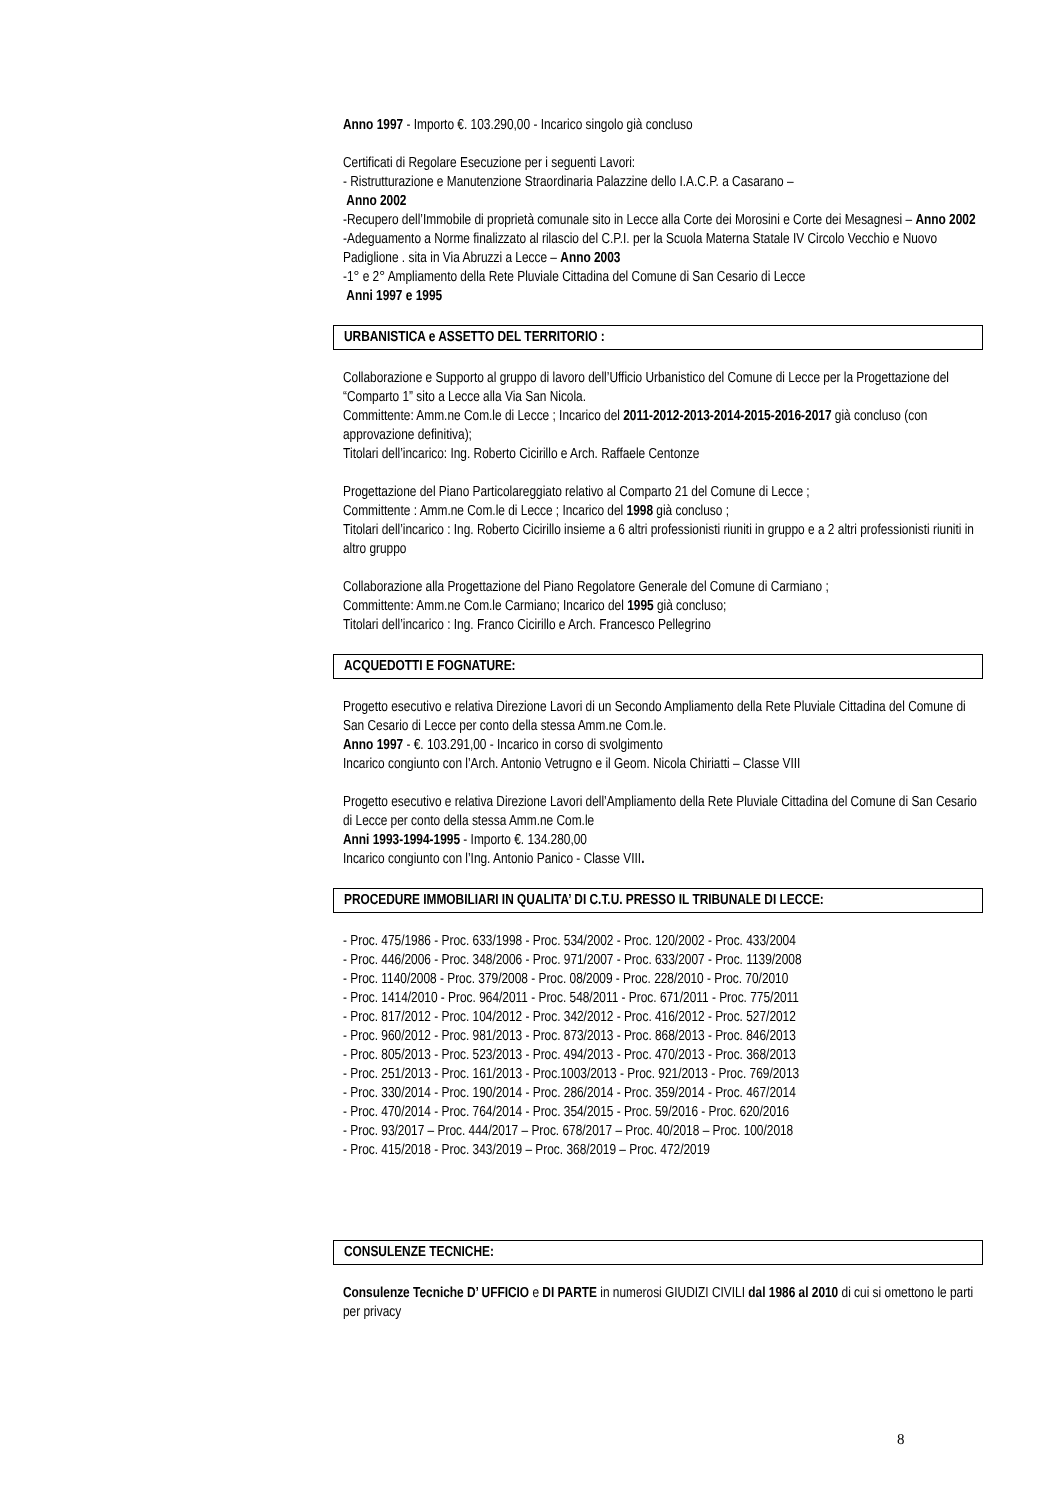Anno 1997 - Importo €. 103.290,00 - Incarico singolo già concluso
Certificati di Regolare Esecuzione per i seguenti Lavori:
- Ristrutturazione e Manutenzione Straordinaria Palazzine dello I.A.C.P. a Casarano –
Anno 2002
-Recupero dell’Immobile di proprietà comunale sito in Lecce alla Corte dei Morosini e Corte dei Mesagnesi – Anno 2002
-Adeguamento a Norme finalizzato al rilascio del C.P.I. per la Scuola Materna Statale IV Circolo Vecchio e Nuovo Padiglione . sita in Via Abruzzi a Lecce – Anno 2003
-1° e 2° Ampliamento della Rete Pluviale Cittadina del Comune di San Cesario di Lecce
Anni 1997 e 1995
URBANISTICA e ASSETTO DEL TERRITORIO :
Collaborazione e Supporto al gruppo di lavoro dell’Ufficio Urbanistico del Comune di Lecce per la Progettazione del “Comparto 1” sito a Lecce alla Via San Nicola.
Committente: Amm.ne Com.le di Lecce ; Incarico del 2011-2012-2013-2014-2015-2016-2017 già concluso (con approvazione definitiva);
Titolari dell’incarico: Ing. Roberto Cicirillo e Arch. Raffaele Centonze
Progettazione del Piano Particolareggiato relativo al Comparto 21 del Comune di Lecce ;
Committente : Amm.ne Com.le di Lecce ; Incarico del 1998 già concluso ;
Titolari dell’incarico : Ing. Roberto Cicirillo insieme a 6 altri professionisti riuniti in gruppo e a 2 altri professionisti riuniti in altro gruppo
Collaborazione alla Progettazione del Piano Regolatore Generale del Comune di Carmiano ;
Committente: Amm.ne Com.le Carmiano; Incarico del 1995 già concluso;
Titolari dell’incarico : Ing. Franco Cicirillo e Arch. Francesco Pellegrino
ACQUEDOTTI E FOGNATURE:
Progetto esecutivo e relativa Direzione Lavori di un Secondo Ampliamento della Rete Pluviale Cittadina del Comune di San Cesario di Lecce per conto della stessa Amm.ne Com.le.
Anno 1997 - €. 103.291,00 - Incarico in corso di svolgimento
Incarico congiunto con l’Arch. Antonio Vetrugno e il Geom. Nicola Chiriatti – Classe VIII
Progetto esecutivo e relativa Direzione Lavori dell’Ampliamento della Rete Pluviale Cittadina del Comune di San Cesario di Lecce per conto della stessa Amm.ne Com.le
Anni 1993-1994-1995 - Importo €. 134.280,00
Incarico congiunto con l’Ing. Antonio Panico - Classe VIII.
PROCEDURE IMMOBILIARI IN QUALITA’ DI C.T.U. PRESSO IL TRIBUNALE DI LECCE:
- Proc. 475/1986 - Proc. 633/1998 - Proc. 534/2002 - Proc. 120/2002 - Proc. 433/2004
- Proc. 446/2006 - Proc. 348/2006 - Proc. 971/2007 - Proc. 633/2007 - Proc. 1139/2008
- Proc. 1140/2008 - Proc. 379/2008 - Proc. 08/2009 - Proc. 228/2010 - Proc. 70/2010
- Proc. 1414/2010 - Proc. 964/2011 - Proc. 548/2011 - Proc. 671/2011 - Proc. 775/2011
- Proc. 817/2012 - Proc. 104/2012 - Proc. 342/2012 - Proc. 416/2012 - Proc. 527/2012
- Proc. 960/2012 - Proc. 981/2013 - Proc. 873/2013 - Proc. 868/2013 - Proc. 846/2013
- Proc. 805/2013 - Proc. 523/2013 - Proc. 494/2013 - Proc. 470/2013 - Proc. 368/2013
- Proc. 251/2013 - Proc. 161/2013 - Proc.1003/2013 - Proc. 921/2013 - Proc. 769/2013
- Proc. 330/2014 - Proc. 190/2014 - Proc. 286/2014 - Proc. 359/2014 - Proc. 467/2014
- Proc. 470/2014 - Proc. 764/2014 - Proc. 354/2015 - Proc. 59/2016 - Proc. 620/2016
- Proc. 93/2017 – Proc. 444/2017 – Proc. 678/2017 – Proc. 40/2018 – Proc. 100/2018
- Proc. 415/2018 - Proc. 343/2019 – Proc. 368/2019 – Proc. 472/2019
CONSULENZE TECNICHE:
Consulenze Tecniche D’ UFFICIO e DI PARTE in numerosi GIUDIZI CIVILI dal 1986 al 2010 di cui si omettono le parti per privacy
8